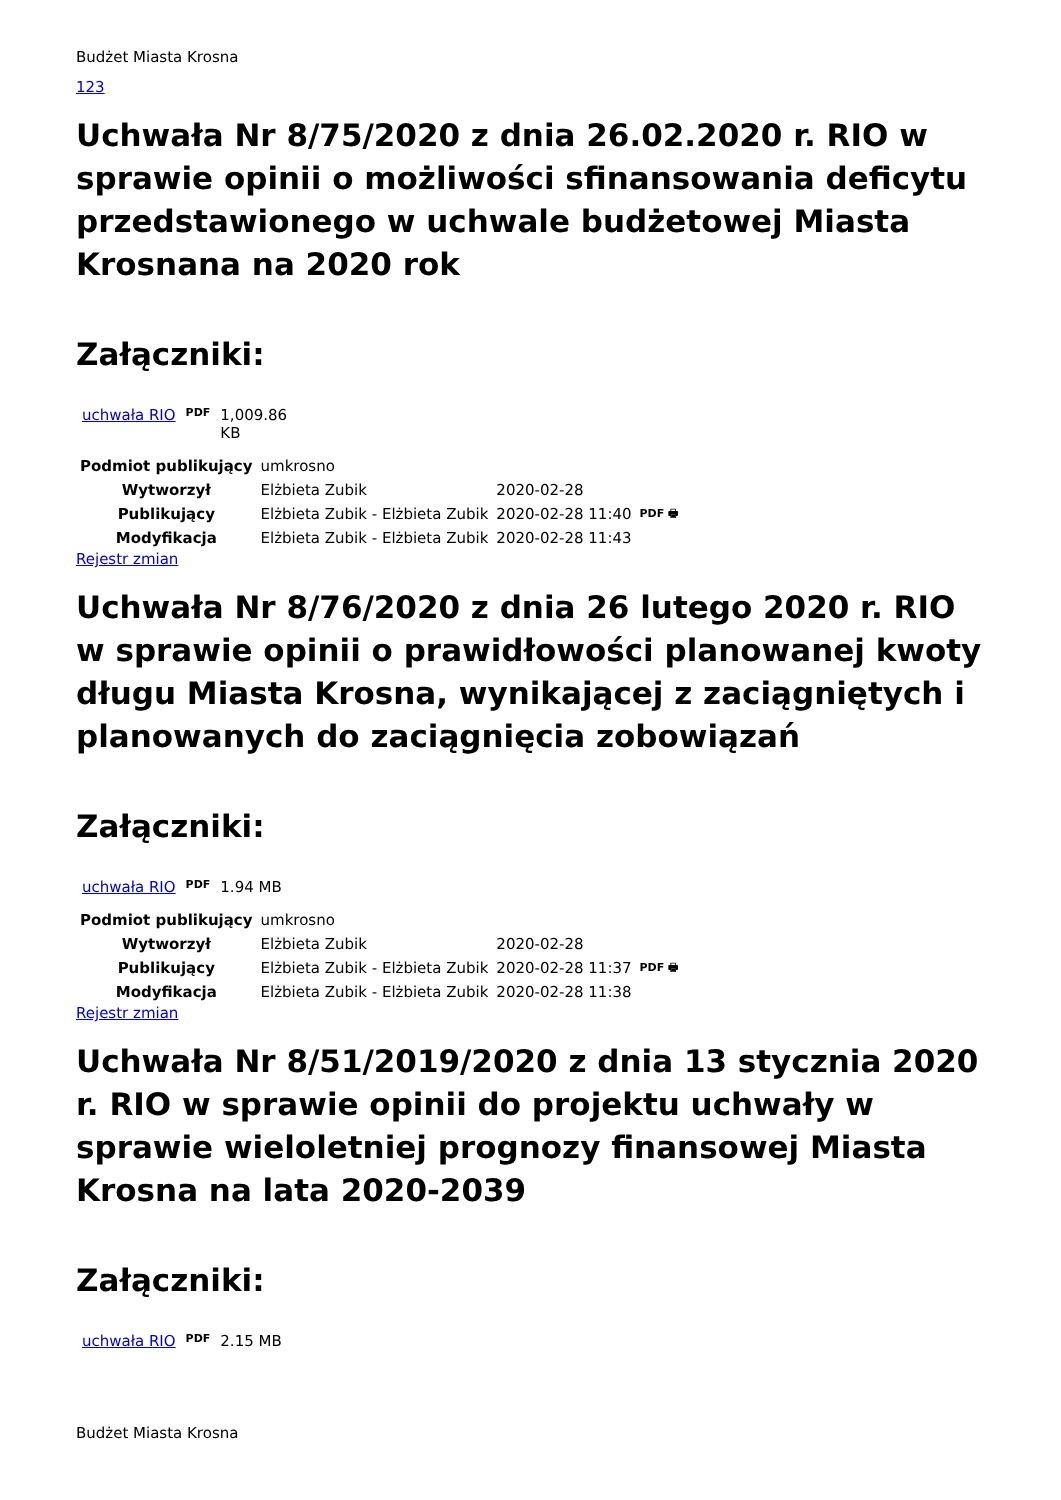Budżet Miasta Krosna
123
Uchwała Nr 8/75/2020 z dnia 26.02.2020 r. RIO w sprawie opinii o możliwości sfinansowania deficytu przedstawionego w uchwale budżetowej Miasta Krosnana na 2020 rok
Załączniki:
| uchwała RIO | PDF | 1,009.86 KB |
| Podmiot publikujący | umkrosno | | |
| Wytworzył | Elżbieta Zubik | 2020-02-28 | PDF 🖶 |
| Publikujący | Elżbieta Zubik - Elżbieta Zubik | 2020-02-28 11:40 | |
| Modyfikacja | Elżbieta Zubik - Elżbieta Zubik | 2020-02-28 11:43 | |
Rejestr zmian
Uchwała Nr 8/76/2020 z dnia 26 lutego 2020 r. RIO w sprawie opinii o prawidłowości planowanej kwoty długu Miasta Krosna, wynikającej z zaciągniętych i planowanych do zaciągnięcia zobowiązań
Załączniki:
| uchwała RIO | PDF | 1.94 MB |
| Podmiot publikujący | umkrosno | | |
| Wytworzył | Elżbieta Zubik | 2020-02-28 | PDF 🖶 |
| Publikujący | Elżbieta Zubik - Elżbieta Zubik | 2020-02-28 11:37 | |
| Modyfikacja | Elżbieta Zubik - Elżbieta Zubik | 2020-02-28 11:38 | |
Rejestr zmian
Uchwała Nr 8/51/2019/2020 z dnia 13 stycznia 2020 r. RIO w sprawie opinii do projektu uchwały w sprawie wieloletniej prognozy finansowej Miasta Krosna na lata 2020-2039
Załączniki:
| uchwała RIO | PDF | 2.15 MB |
Budżet Miasta Krosna